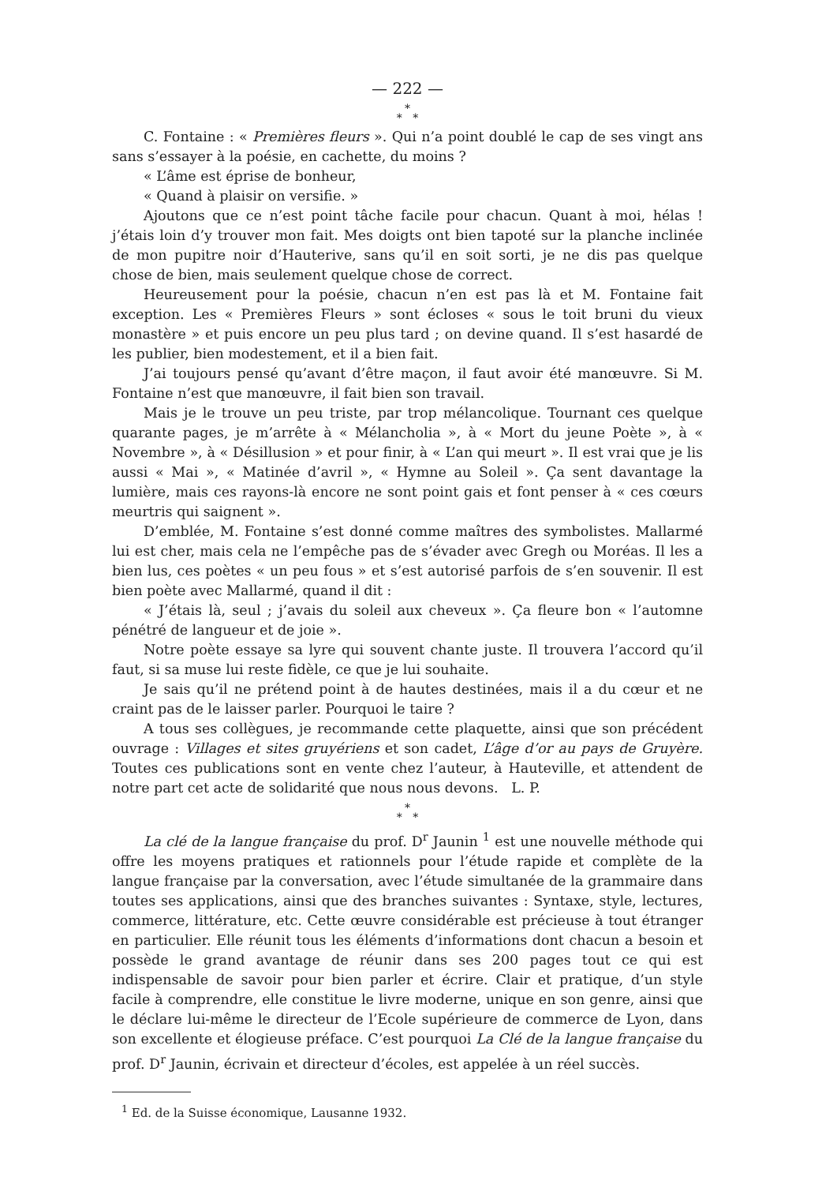— 222 —
*
* *
C. Fontaine : « Premières fleurs ». Qui n’a point doublé le cap de ses vingt ans sans s’essayer à la poésie, en cachette, du moins ?
« L’âme est éprise de bonheur,
« Quand à plaisir on versifie. »
Ajoutons que ce n’est point tâche facile pour chacun. Quant à moi, hélas ! j’étais loin d’y trouver mon fait. Mes doigts ont bien tapoté sur la planche inclinée de mon pupitre noir d’Hauterive, sans qu’il en soit sorti, je ne dis pas quelque chose de bien, mais seulement quelque chose de correct.
Heureusement pour la poésie, chacun n’en est pas là et M. Fontaine fait exception. Les « Premières Fleurs » sont écloses « sous le toit bruni du vieux monastère » et puis encore un peu plus tard ; on devine quand. Il s’est hasardé de les publier, bien modestement, et il a bien fait.
J’ai toujours pensé qu’avant d’être maçon, il faut avoir été manœuvre. Si M. Fontaine n’est que manœuvre, il fait bien son travail.
Mais je le trouve un peu triste, par trop mélancolique. Tournant ces quelque quarante pages, je m’arrête à « Mélancholia », à « Mort du jeune Poète », à « Novembre », à « Désillusion » et pour finir, à « L’an qui meurt ». Il est vrai que je lis aussi « Mai », « Matinée d’avril », « Hymne au Soleil ». Ça sent davantage la lumière, mais ces rayons-là encore ne sont point gais et font penser à « ces cœurs meurtris qui saignent ».
D’emblée, M. Fontaine s’est donné comme maîtres des symbolistes. Mallarmé lui est cher, mais cela ne l’empêche pas de s’évader avec Gregh ou Moréas. Il les a bien lus, ces poètes « un peu fous » et s’est autorisé parfois de s’en souvenir. Il est bien poète avec Mallarmé, quand il dit :
« J’étais là, seul ; j’avais du soleil aux cheveux ». Ça fleure bon « l’automne pénétré de langueur et de joie ».
Notre poète essaye sa lyre qui souvent chante juste. Il trouvera l’accord qu’il faut, si sa muse lui reste fidèle, ce que je lui souhaite.
Je sais qu’il ne prétend point à de hautes destinées, mais il a du cœur et ne craint pas de le laisser parler. Pourquoi le taire ?
A tous ses collègues, je recommande cette plaquette, ainsi que son précédent ouvrage : Villages et sites gruyériens et son cadet, L’âge d’or au pays de Gruyère. Toutes ces publications sont en vente chez l’auteur, à Hauteville, et attendent de notre part cet acte de solidarité que nous nous devons. L. P.
*
* *
La clé de la langue française du prof. D<sup>r</sup> Jaunin <sup>1</sup> est une nouvelle méthode qui offre les moyens pratiques et rationnels pour l’étude rapide et complète de la langue française par la conversation, avec l’étude simultanée de la grammaire dans toutes ses applications, ainsi que des branches suivantes : Syntaxe, style, lectures, commerce, littérature, etc. Cette œuvre considérable est précieuse à tout étranger en particulier. Elle réunit tous les éléments d’informations dont chacun a besoin et possède le grand avantage de réunir dans ses 200 pages tout ce qui est indispensable de savoir pour bien parler et écrire. Clair et pratique, d’un style facile à comprendre, elle constitue le livre moderne, unique en son genre, ainsi que le déclare lui-même le directeur de l’Ecole supérieure de commerce de Lyon, dans son excellente et élogieuse préface. C’est pourquoi La Clé de la langue française du prof. D<sup>r</sup> Jaunin, écrivain et directeur d’écoles, est appelée à un réel succès.
<sup>1</sup> Ed. de la Suisse économique, Lausanne 1932.